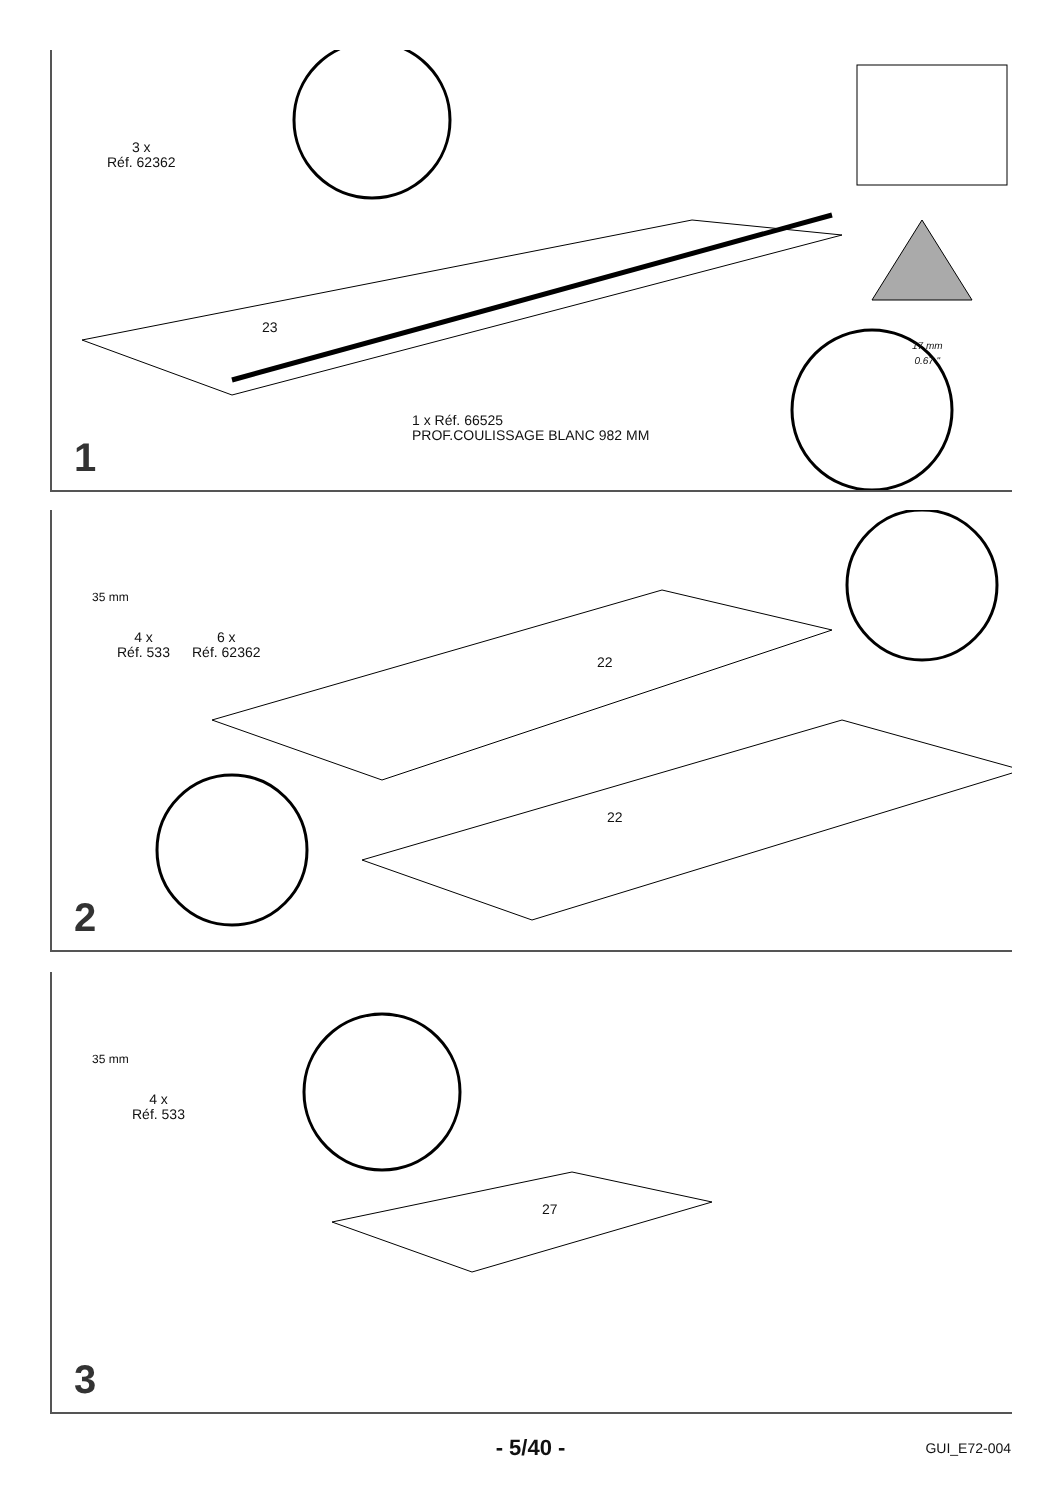3 x
Réf. 62362
1 x Réf. 66525
PROF.COULISSAGE BLANC 982 MM
17 mm
0.67 "
23
1
4 x
Réf. 533
6 x
Réf. 62362
35 mm
22
22
2
35 mm
4 x
Réf. 533
27
3
- 5/40 - GUI_E72-004